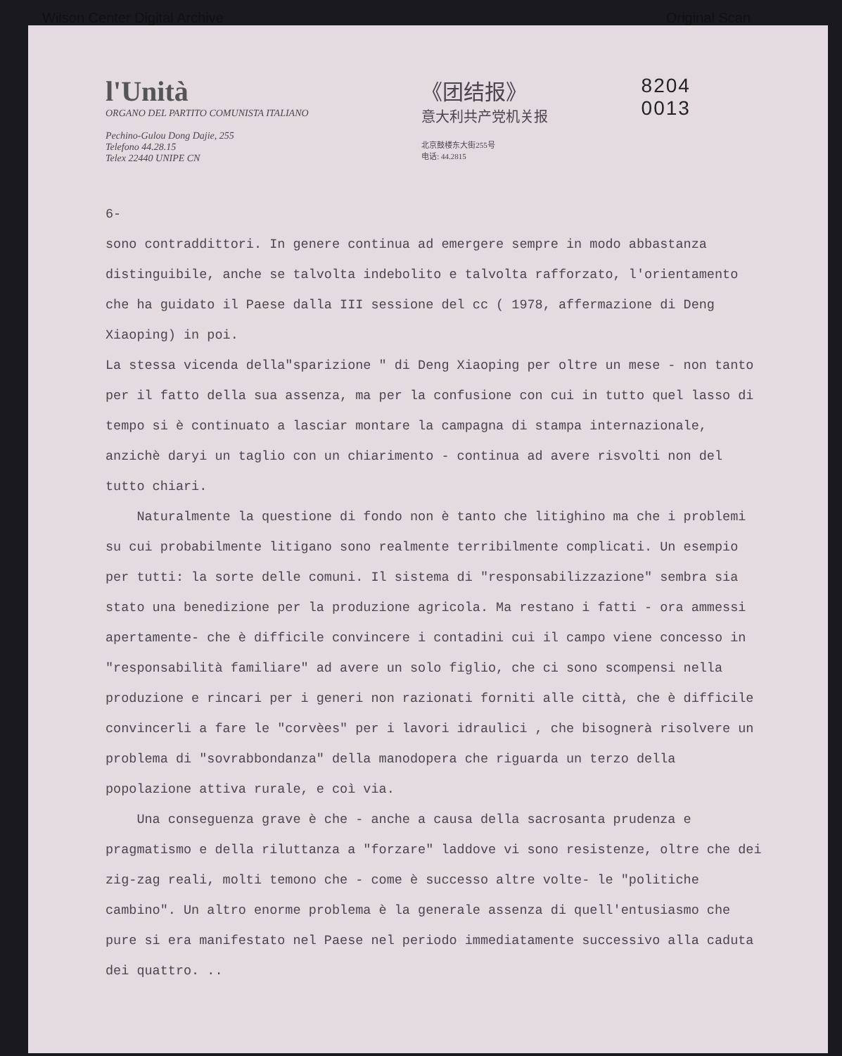Wilson Center Digital Archive Original Scan
l'Unità
ORGANO DEL PARTITO COMUNISTA ITALIANO
Pechino-Gulou Dong Dajie, 255
Telefono 44.28.15
Telex 22440 UNIPE CN
《团结报》
意大利共产党机关报
北京鼓楼东大街255号
电话: 44.2815
8204 0013
6-
sono contraddittori. In genere continua ad emergere sempre in modo abbastanza distinguibile, anche se talvolta indebolito e talvolta rafforzato, l'orientamento che ha guidato il Paese dalla III sessione del cc ( 1978, affermazione di Deng Xiaoping) in poi.
La stessa vicenda della"sparizione " di Deng Xiaoping per oltre un mese - non tanto per il fatto della sua assenza, ma per la confusione con cui in tutto quel lasso di tempo si è continuato a lasciar montare la campagna di stampa internazionale, anzichè daryi un taglio con un chiarimento - continua ad avere risvolti non del tutto chiari.
Naturalmente la questione di fondo non è tanto che litighino ma che i problemi su cui probabilmente litigano sono realmente terribilmente complicati. Un esempio per tutti: la sorte delle comuni. Il sistema di "responsabilizzazione" sembra sia stato una benedizione per la produzione agricola. Ma restano i fatti - ora ammessi apertamente- che è difficile convincere i contadini cui il campo viene concesso in "responsabilità familiare" ad avere un solo figlio, che ci sono scompensi nella produzione e rincari per i generi non razionati forniti alle città, che è difficile convincerli a fare le "corvèes" per i lavori idraulici , che bisognerà risolvere un problema di "sovrabbondanza" della manodopera che riguarda un terzo della popolazione attiva rurale, e coì via.
Una conseguenza grave è che - anche a causa della sacrosanta prudenza e pragmatismo e della riluttanza a "forzare" laddove vi sono resistenze, oltre che dei zig-zag reali, molti temono che - come è successo altre volte- le "politiche cambino". Un altro enorme problema è la generale assenza di quell'entusiasmo che pure si era manifestato nel Paese nel periodo immediatamente successivo alla caduta dei quattro. ..